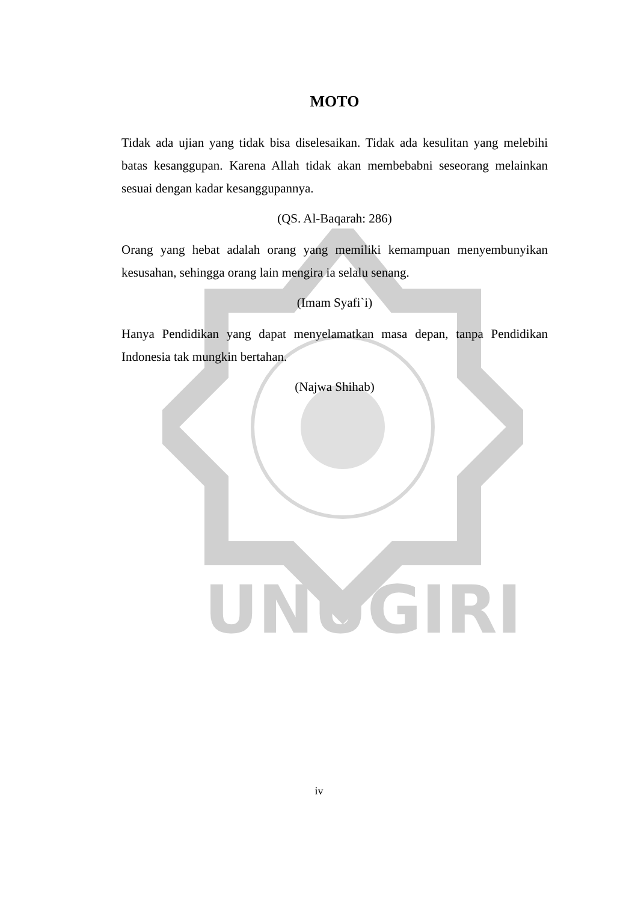UNUGIRI
MOTO
Tidak ada ujian yang tidak bisa diselesaikan. Tidak ada kesulitan yang melebihi batas kesanggupan. Karena Allah tidak akan membebabni seseorang melainkan sesuai dengan kadar kesanggupannya.
(QS. Al-Baqarah: 286)
Orang yang hebat adalah orang yang memiliki kemampuan menyembunyikan kesusahan, sehingga orang lain mengira ia selalu senang.
(Imam Syafi`i)
Hanya Pendidikan yang dapat menyelamatkan masa depan, tanpa Pendidikan Indonesia tak mungkin bertahan.
(Najwa Shihab)
iv